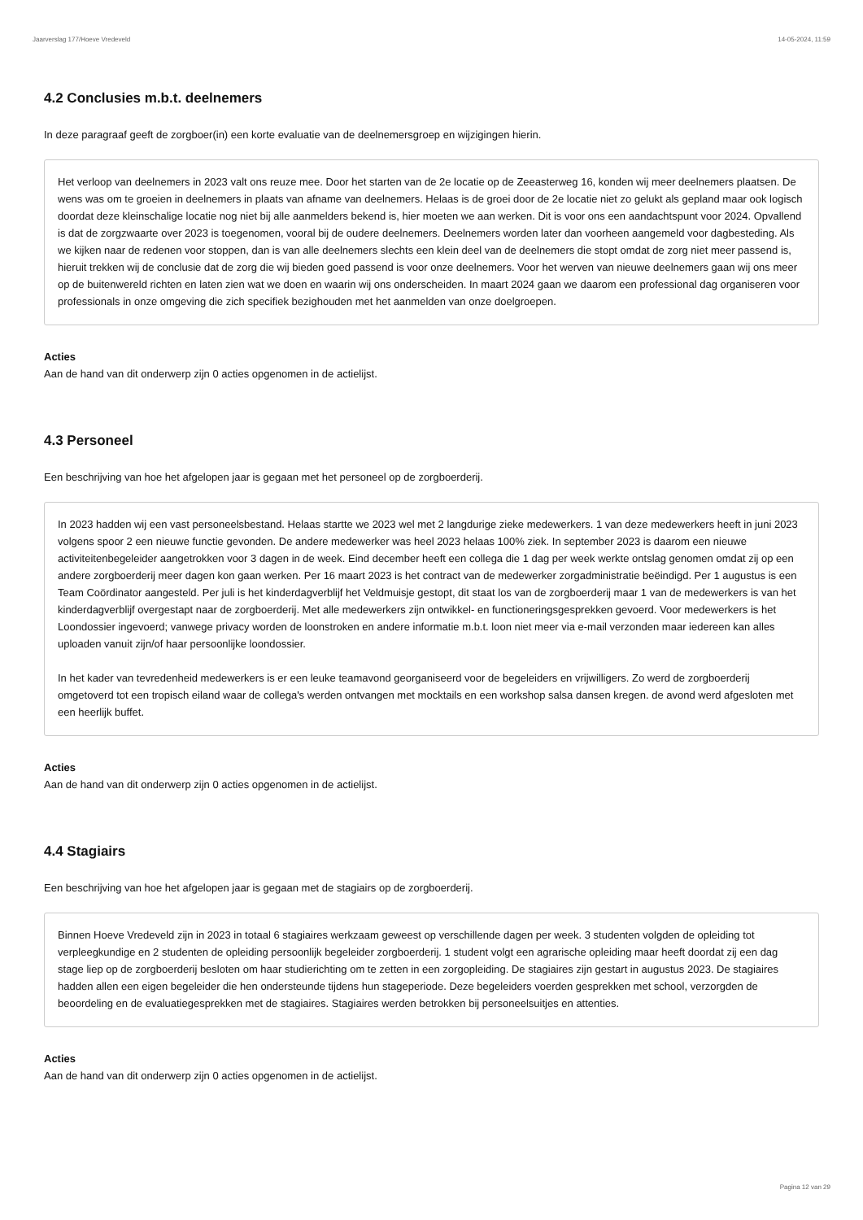Jaarverslag 177/Hoeve Vredeveld 14-05-2024, 11:59
4.2 Conclusies m.b.t. deelnemers
In deze paragraaf geeft de zorgboer(in) een korte evaluatie van de deelnemersgroep en wijzigingen hierin.
Het verloop van deelnemers in 2023 valt ons reuze mee. Door het starten van de 2e locatie op de Zeeasterweg 16, konden wij meer deelnemers plaatsen. De wens was om te groeien in deelnemers in plaats van afname van deelnemers. Helaas is de groei door de 2e locatie niet zo gelukt als gepland maar ook logisch doordat deze kleinschalige locatie nog niet bij alle aanmelders bekend is, hier moeten we aan werken. Dit is voor ons een aandachtspunt voor 2024. Opvallend is dat de zorgzwaarte over 2023 is toegenomen, vooral bij de oudere deelnemers. Deelnemers worden later dan voorheen aangemeld voor dagbesteding. Als we kijken naar de redenen voor stoppen, dan is van alle deelnemers slechts een klein deel van de deelnemers die stopt omdat de zorg niet meer passend is, hieruit trekken wij de conclusie dat de zorg die wij bieden goed passend is voor onze deelnemers. Voor het werven van nieuwe deelnemers gaan wij ons meer op de buitenwereld richten en laten zien wat we doen en waarin wij ons onderscheiden. In maart 2024 gaan we daarom een professional dag organiseren voor professionals in onze omgeving die zich specifiek bezighouden met het aanmelden van onze doelgroepen.
Acties
Aan de hand van dit onderwerp zijn 0 acties opgenomen in de actielijst.
4.3 Personeel
Een beschrijving van hoe het afgelopen jaar is gegaan met het personeel op de zorgboerderij.
In 2023 hadden wij een vast personeelsbestand. Helaas startte we 2023 wel met 2 langdurige zieke medewerkers. 1 van deze medewerkers heeft in juni 2023 volgens spoor 2 een nieuwe functie gevonden. De andere medewerker was heel 2023 helaas 100% ziek. In september 2023 is daarom een nieuwe activiteitenbegeleider aangetrokken voor 3 dagen in de week. Eind december heeft een collega die 1 dag per week werkte ontslag genomen omdat zij op een andere zorgboerderij meer dagen kon gaan werken. Per 16 maart 2023 is het contract van de medewerker zorgadministratie beëindigd. Per 1 augustus is een Team Coördinator aangesteld. Per juli is het kinderdagverblijf het Veldmuisje gestopt, dit staat los van de zorgboerderij maar 1 van de medewerkers is van het kinderdagverblijf overgestapt naar de zorgboerderij. Met alle medewerkers zijn ontwikkel- en functioneringsgesprekken gevoerd. Voor medewerkers is het Loondossier ingevoerd; vanwege privacy worden de loonstroken en andere informatie m.b.t. loon niet meer via e-mail verzonden maar iedereen kan alles uploaden vanuit zijn/of haar persoonlijke loondossier.
In het kader van tevredenheid medewerkers is er een leuke teamavond georganiseerd voor de begeleiders en vrijwilligers. Zo werd de zorgboerderij omgetoverd tot een tropisch eiland waar de collega's werden ontvangen met mocktails en een workshop salsa dansen kregen. de avond werd afgesloten met een heerlijk buffet.
Acties
Aan de hand van dit onderwerp zijn 0 acties opgenomen in de actielijst.
4.4 Stagiairs
Een beschrijving van hoe het afgelopen jaar is gegaan met de stagiairs op de zorgboerderij.
Binnen Hoeve Vredeveld zijn in 2023 in totaal 6 stagiaires werkzaam geweest op verschillende dagen per week. 3 studenten volgden de opleiding tot verpleegkundige en 2 studenten de opleiding persoonlijk begeleider zorgboerderij. 1 student volgt een agrarische opleiding maar heeft doordat zij een dag stage liep op de zorgboerderij besloten om haar studierichting om te zetten in een zorgopleiding. De stagiaires zijn gestart in augustus 2023. De stagiaires hadden allen een eigen begeleider die hen ondersteunde tijdens hun stageperiode. Deze begeleiders voerden gesprekken met school, verzorgden de beoordeling en de evaluatiegesprekken met de stagiaires. Stagiaires werden betrokken bij personeelsuitjes en attenties.
Acties
Aan de hand van dit onderwerp zijn 0 acties opgenomen in de actielijst.
Pagina 12 van 29